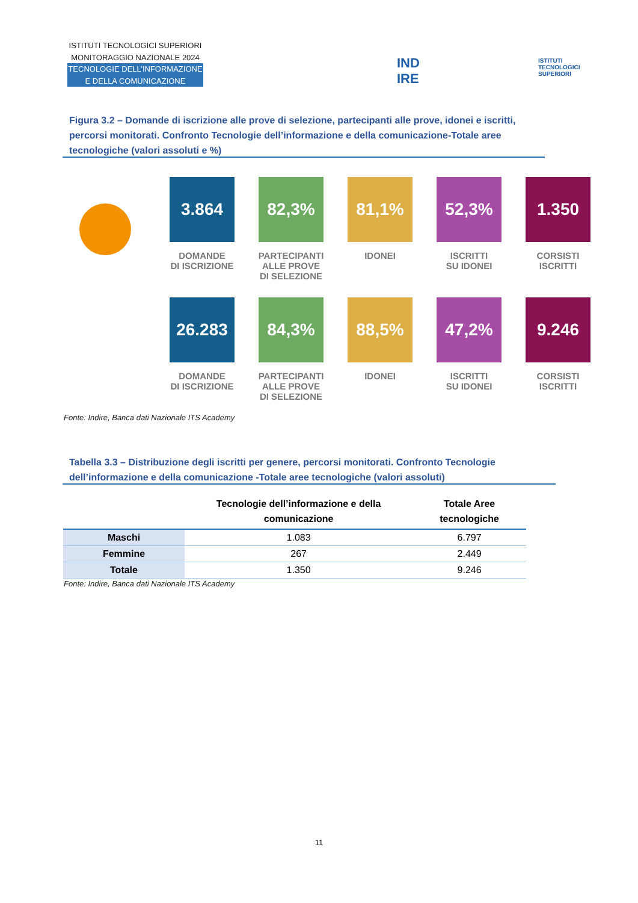ISTITUTI TECNOLOGICI SUPERIORI
MONITORAGGIO NAZIONALE 2024
TECNOLOGIE DELL’INFORMAZIONE
E DELLA COMUNICAZIONE
IND
IRE
ISTITUTI
TECNOLOGICI
SUPERIORI
Figura 3.2 – Domande di iscrizione alle prove di selezione, partecipanti alle prove, idonei e iscritti, percorsi monitorati. Confronto Tecnologie dell’informazione e della comunicazione-Totale aree tecnologiche (valori assoluti e %)
3.864
DOMANDE
DI ISCRIZIONE
82,3%
PARTECIPANTI
ALLE PROVE
DI SELEZIONE
81,1%
IDONEI
52,3%
ISCRITTI
SU IDONEI
1.350
CORSISTI
ISCRITTI
26.283
DOMANDE
DI ISCRIZIONE
84,3%
PARTECIPANTI
ALLE PROVE
DI SELEZIONE
88,5%
IDONEI
47,2%
ISCRITTI
SU IDONEI
9.246
CORSISTI
ISCRITTI
Fonte: Indire, Banca dati Nazionale ITS Academy
Tabella 3.3 – Distribuzione degli iscritti per genere, percorsi monitorati. Confronto Tecnologie dell’informazione e della comunicazione -Totale aree tecnologiche (valori assoluti)
| | Tecnologie dell’informazione e della comunicazione | Totale Aree tecnologiche |
| --- | --- | --- |
| Maschi | 1.083 | 6.797 |
| Femmine | 267 | 2.449 |
| Totale | 1.350 | 9.246 |
Fonte: Indire, Banca dati Nazionale ITS Academy
11